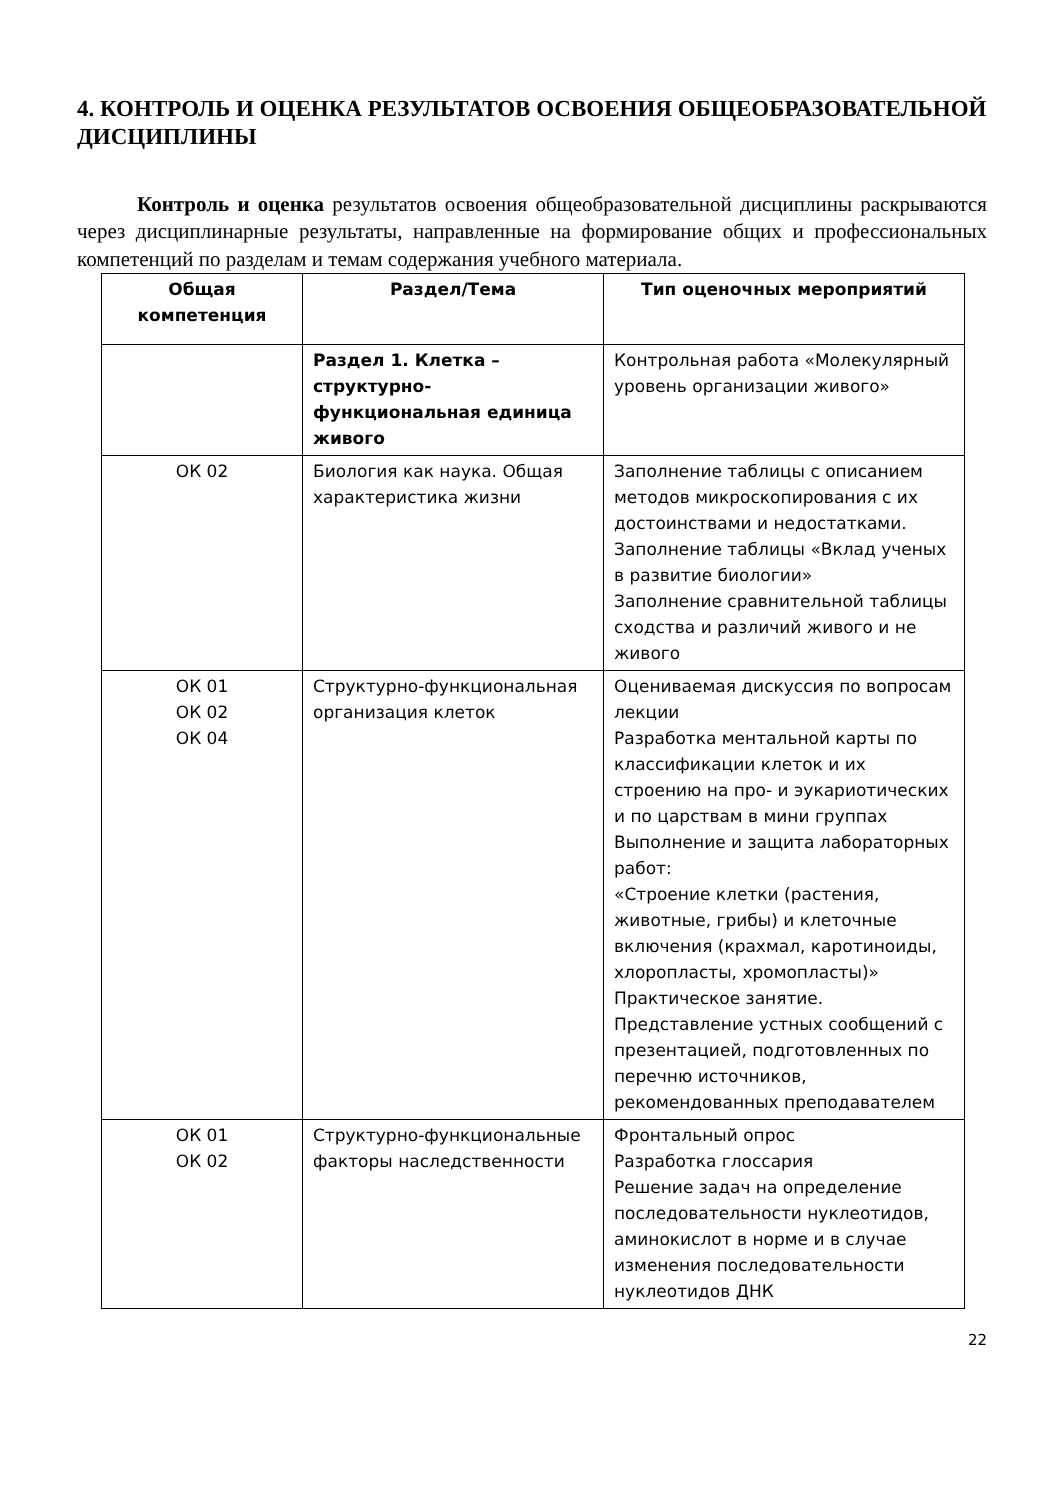4. КОНТРОЛЬ И ОЦЕНКА РЕЗУЛЬТАТОВ ОСВОЕНИЯ ОБЩЕОБРАЗОВАТЕЛЬНОЙ ДИСЦИПЛИНЫ
Контроль и оценка результатов освоения общеобразовательной дисциплины раскрываются через дисциплинарные результаты, направленные на формирование общих и профессиональных компетенций по разделам и темам содержания учебного материала.
| Общая компетенция | Раздел/Тема | Тип оценочных мероприятий |
| --- | --- | --- |
| | Раздел 1. Клетка – структурно-функциональная единица живого | Контрольная работа «Молекулярный уровень организации живого» |
| ОК 02 | Биология как наука. Общая характеристика жизни | Заполнение таблицы с описанием методов микроскопирования с их достоинствами и недостатками. Заполнение таблицы «Вклад ученых в развитие биологии» Заполнение сравнительной таблицы сходства и различий живого и не живого |
| ОК 01 ОК 02 ОК 04 | Структурно-функциональная организация клеток | Оцениваемая дискуссия по вопросам лекции Разработка ментальной карты по классификации клеток и их строению на про- и эукариотических и по царствам в мини группах Выполнение и защита лабораторных работ: «Строение клетки (растения, животные, грибы) и клеточные включения (крахмал, каротиноиды, хлоропласты, хромопласты)» Практическое занятие. Представление устных сообщений с презентацией, подготовленных по перечню источников, рекомендованных преподавателем |
| ОК 01 ОК 02 | Структурно-функциональные факторы наследственности | Фронтальный опрос Разработка глоссария Решение задач на определение последовательности нуклеотидов, аминокислот в норме и в случае изменения последовательности нуклеотидов ДНК |
22